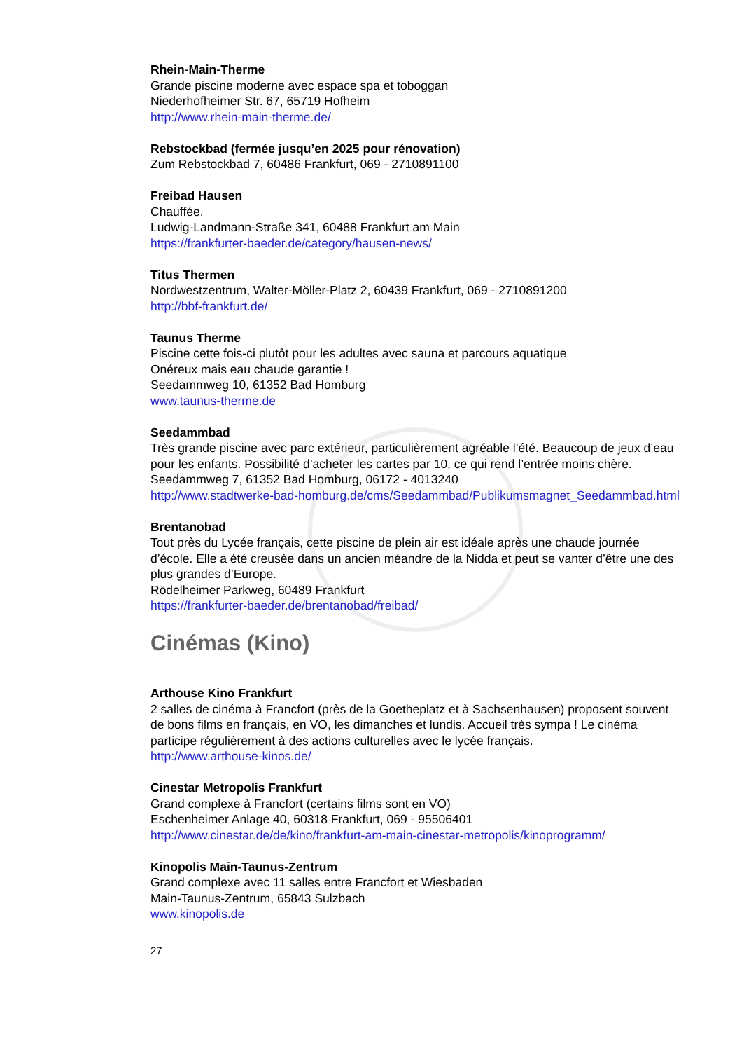Rhein-Main-Therme
Grande piscine moderne avec espace spa et toboggan
Niederhofheimer Str. 67, 65719 Hofheim
http://www.rhein-main-therme.de/
Rebstockbad (fermée jusqu’en 2025 pour rénovation)
Zum Rebstockbad 7, 60486 Frankfurt, 069 - 2710891100
Freibad Hausen
Chauffée.
Ludwig-Landmann-Straße 341, 60488 Frankfurt am Main
https://frankfurter-baeder.de/category/hausen-news/
Titus Thermen
Nordwestzentrum, Walter-Möller-Platz 2, 60439 Frankfurt, 069 - 2710891200
http://bbf-frankfurt.de/
Taunus Therme
Piscine cette fois-ci plutôt pour les adultes avec sauna et parcours aquatique
Onéreux mais eau chaude garantie !
Seedammweg 10, 61352 Bad Homburg
www.taunus-therme.de
Seedammbad
Très grande piscine avec parc extérieur, particulièrement agréable l’été. Beaucoup de jeux d’eau pour les enfants. Possibilité d’acheter les cartes par 10, ce qui rend l’entrée moins chère.
Seedammweg 7, 61352 Bad Homburg, 06172 - 4013240
http://www.stadtwerke-bad-homburg.de/cms/Seedammbad/Publikumsmagnet_Seedammbad.html
Brentanobad
Tout près du Lycée français, cette piscine de plein air est idéale après une chaude journée d’école. Elle a été creusée dans un ancien méandre de la Nidda et peut se vanter d’être une des plus grandes d’Europe.
Rödelheimer Parkweg, 60489 Frankfurt
https://frankfurter-baeder.de/brentanobad/freibad/
Cinémas (Kino)
Arthouse Kino Frankfurt
2 salles de cinéma à Francfort (près de la Goetheplatz et à Sachsenhausen) proposent souvent de bons films en français, en VO, les dimanches et lundis. Accueil très sympa ! Le cinéma participe régulièrement à des actions culturelles avec le lycée français.
http://www.arthouse-kinos.de/
Cinestar Metropolis Frankfurt
Grand complexe à Francfort (certains films sont en VO)
Eschenheimer Anlage 40, 60318 Frankfurt, 069 - 95506401
http://www.cinestar.de/de/kino/frankfurt-am-main-cinestar-metropolis/kinoprogramm/
Kinopolis Main-Taunus-Zentrum
Grand complexe avec 11 salles entre Francfort et Wiesbaden
Main-Taunus-Zentrum, 65843 Sulzbach
www.kinopolis.de
27